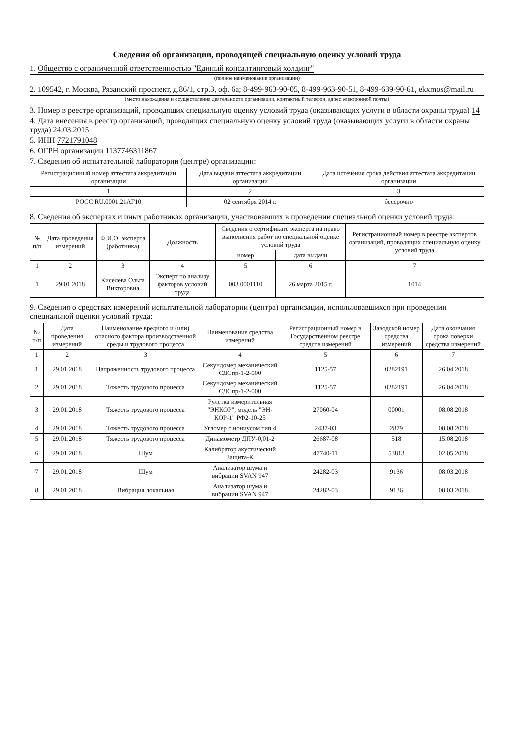Сведения об организации, проводящей специальную оценку условий труда
1. Общество с ограниченной ответственностью "Единый консалтинговый холдинг"
(полное наименование организации)
2. 109542, г. Москва, Рязанский проспект, д.86/1, стр.3, оф. 6а; 8-499-963-90-05, 8-499-963-90-51, 8-499-639-90-61, ekxmos@mail.ru
(место нахождения и осуществления деятельности организации, контактный телефон, адрес электронной почты)
3. Номер в реестре организаций, проводящих специальную оценку условий труда (оказывающих услуги в области охраны труда) 14
4. Дата внесения в реестр организаций, проводящих специальную оценку условий труда (оказывающих услуги в области охраны труда) 24.03.2015
5. ИНН 7721791048
6. ОГРН организации 1137746311867
7. Сведения об испытательной лаборатории (центре) организации:
| Регистрационный номер аттестата аккредитации организации | Дата выдачи аттестата аккредитации организации | Дата истечения срока действия аттестата аккредитации организации |
| --- | --- | --- |
| 1 | 2 | 3 |
| РОСС RU.0001.21АГ10 | 02 сентября 2014 г. | бессрочно |
8. Сведения об экспертах и иных работниках организации, участвовавших в проведении специальной оценки условий труда:
| № п/п | Дата проведения измерений | Ф.И.О. эксперта (работника) | Должность | Сведения о сертификате эксперта на право выполнения работ по специальной оценке условий труда | | Регистрационный номер в реестре экспертов организаций, проводящих специальную оценку условий труда |
| --- | --- | --- | --- | --- | --- | --- |
| | | | | номер | дата выдачи | |
| 1 | 2 | 3 | 4 | 5 | 6 | 7 |
| 1 | 29.01.2018 | Киселева Ольга Викторовна | Эксперт по анализу факторов условий труда | 003 0001110 | 26 марта 2015 г. | 1014 |
9. Сведения о средствах измерений испытательной лаборатории (центра) организации, использовавшихся при проведении специальной оценки условий труда:
| № п/п | Дата проведения измерений | Наименование вредного и (или) опасного фактора производственной среды и трудового процесса | Наименование средства измерений | Регистрационный номер в Государственном реестре средств измерений | Заводской номер средства измерений | Дата окончания срока поверки средства измерений |
| --- | --- | --- | --- | --- | --- | --- |
| 1 | 2 | 3 | 4 | 5 | 6 | 7 |
| 1 | 29.01.2018 | Напряженность трудового процесса | Секундомер механический СДСпр-1-2-000 | 1125-57 | 0282191 | 26.04.2018 |
| 2 | 29.01.2018 | Тяжесть трудового процесса | Секундомер механический СДСпр-1-2-000 | 1125-57 | 0282191 | 26.04.2018 |
| 3 | 29.01.2018 | Тяжесть трудового процесса | Рулетка измерительная "ЭНКОР", модель "ЭН-КОР-1" РФ2-10-25 | 27060-04 | 00001 | 08.08.2018 |
| 4 | 29.01.2018 | Тяжесть трудового процесса | Угломер с нониусом тип 4 | 2437-03 | 2879 | 08.08.2018 |
| 5 | 29.01.2018 | Тяжесть трудового процесса | Динамометр ДПУ-0,01-2 | 26687-08 | 518 | 15.08.2018 |
| 6 | 29.01.2018 | Шум | Калибратор акустический Защита-К | 47740-11 | 53813 | 02.05.2018 |
| 7 | 29.01.2018 | Шум | Анализатор шума и вибрации SVAN 947 | 24282-03 | 9136 | 08.03.2018 |
| 8 | 29.01.2018 | Вибрация локальная | Анализатор шума и вибрации SVAN 947 | 24282-03 | 9136 | 08.03.2018 |